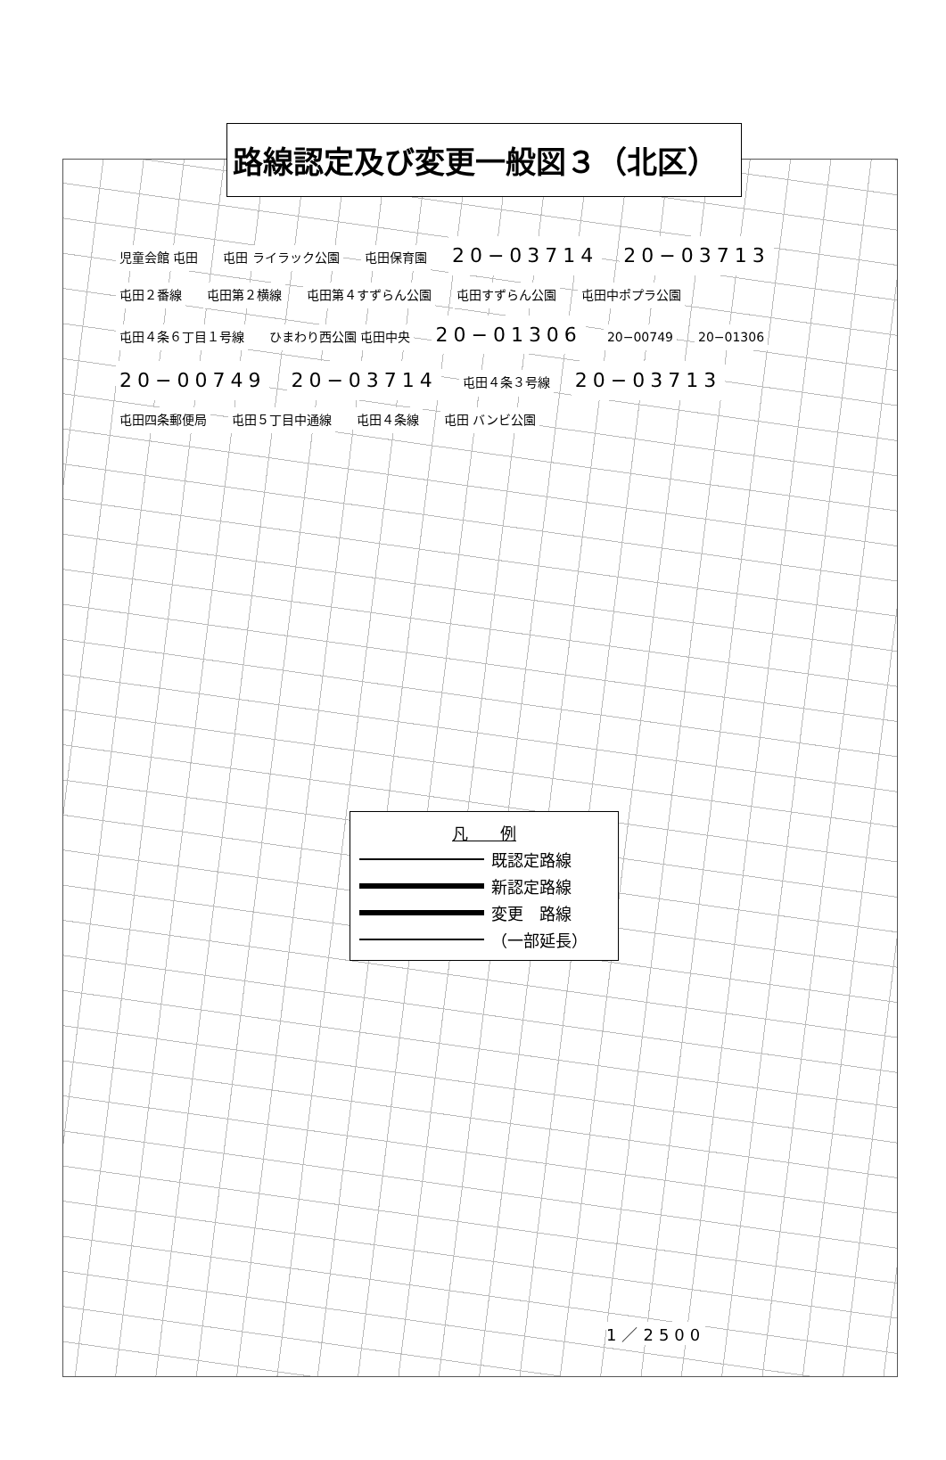路線認定及び変更一般図３（北区）
児童会館 屯田 屯田 ライラック公園 屯田保育園 20−03714 20−03713 屯田２番線 屯田第２横線 屯田第４すずらん公園 屯田すずらん公園 屯田中ポプラ公園 屯田４条６丁目１号線 ひまわり西公園 屯田中央 20−01306 20−00749 20−01306 20−00749 20−03714 屯田４条３号線 20−03713 屯田四条郵便局 屯田５丁目中通線 屯田４条線 屯田 バンビ公園
凡　　例
既認定路線
新認定路線
変更　路線
（一部延長）
1／2500